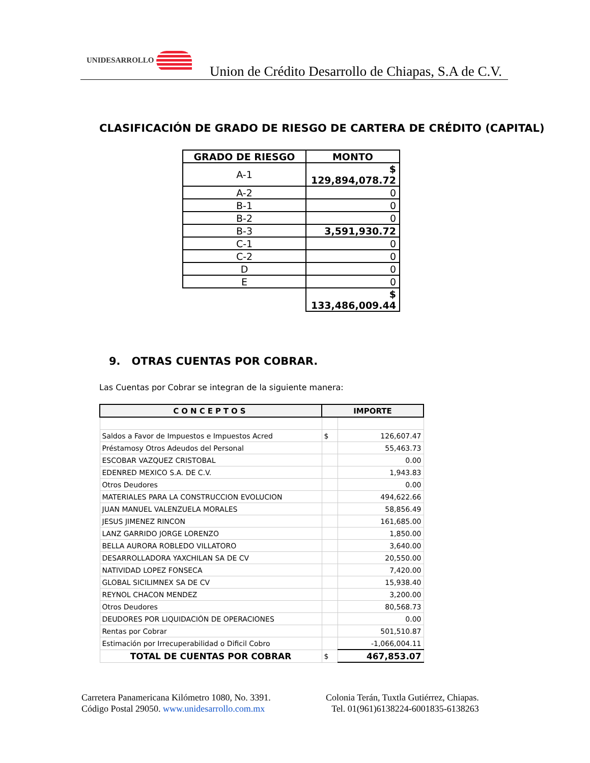UNIDESARROLLO
Union de Crédito Desarrollo de Chiapas, S.A de C.V.
CLASIFICACIÓN DE GRADO DE RIESGO DE CARTERA DE CRÉDITO (CAPITAL)
| GRADO DE RIESGO | MONTO |
| --- | --- |
| A-1 | $ 129,894,078.72 |
| A-2 | 0 |
| B-1 | 0 |
| B-2 | 0 |
| B-3 | 3,591,930.72 |
| C-1 | 0 |
| C-2 | 0 |
| D | 0 |
| E | 0 |
| | $ 133,486,009.44 |
9. OTRAS CUENTAS POR COBRAR.
Las Cuentas por Cobrar se integran de la siguiente manera:
| CONCEPTOS | IMPORTE | |
| --- | --- | --- |
| Saldos a Favor de Impuestos e Impuestos Acred | $ | 126,607.47 |
| Préstamosy Otros Adeudos del Personal | | 55,463.73 |
| ESCOBAR VAZQUEZ CRISTOBAL | | 0.00 |
| EDENRED MEXICO S.A. DE C.V. | | 1,943.83 |
| Otros Deudores | | 0.00 |
| MATERIALES PARA LA CONSTRUCCION EVOLUCION | | 494,622.66 |
| JUAN MANUEL VALENZUELA MORALES | | 58,856.49 |
| JESUS JIMENEZ RINCON | | 161,685.00 |
| LANZ GARRIDO JORGE LORENZO | | 1,850.00 |
| BELLA AURORA ROBLEDO VILLATORO | | 3,640.00 |
| DESARROLLADORA YAXCHILAN SA DE CV | | 20,550.00 |
| NATIVIDAD LOPEZ FONSECA | | 7,420.00 |
| GLOBAL SICILIMNEX SA DE CV | | 15,938.40 |
| REYNOL CHACON MENDEZ | | 3,200.00 |
| Otros Deudores | | 80,568.73 |
| DEUDORES POR LIQUIDACIÓN DE OPERACIONES | | 0.00 |
| Rentas por Cobrar | | 501,510.87 |
| Estimación por Irrecuperabilidad o Dificil Cobro | | -1,066,004.11 |
| TOTAL DE CUENTAS POR COBRAR | $ | 467,853.07 |
Carretera Panamericana Kilómetro 1080, No. 3391.
Código Postal 29050. www.unidesarrollo.com.mx
Colonia Terán, Tuxtla Gutiérrez, Chiapas.
Tel. 01(961)6138224-6001835-6138263